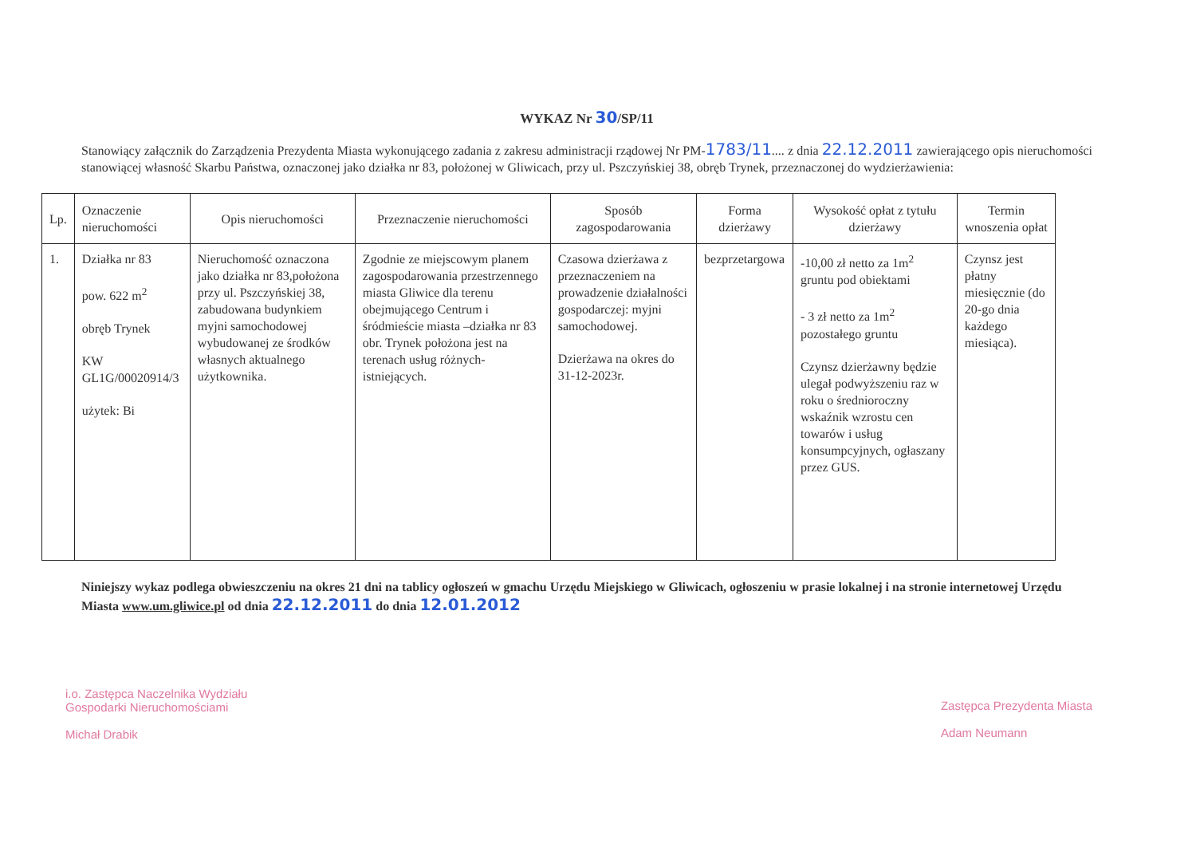WYKAZ Nr 30/SP/11
Stanowiący załącznik do Zarządzenia Prezydenta Miasta wykonującego zadania z zakresu administracji rządowej Nr PM-1783/11.... z dnia 22.12.2011 zawierającego opis nieruchomości stanowiącej własność Skarbu Państwa, oznaczonej jako działka nr 83, położonej w Gliwicach, przy ul. Pszczyńskiej 38, obręb Trynek, przeznaczonej do wydzierżawienia:
| Lp. | Oznaczenie nieruchomości | Opis nieruchomości | Przeznaczenie nieruchomości | Sposób zagospodarowania | Forma dzierżawy | Wysokość opłat z tytułu dzierżawy | Termin wnoszenia opłat |
| --- | --- | --- | --- | --- | --- | --- | --- |
| 1. | Działka nr 83 pow. 622 m<sup>2</sup> obręb Trynek KW GL1G/00020914/3 użytek: Bi | Nieruchomość oznaczona jako działka nr 83,położona przy ul. Pszczyńskiej 38, zabudowana budynkiem myjni samochodowej wybudowanej ze środków własnych aktualnego użytkownika. | Zgodnie ze miejscowym planem zagospodarowania przestrzennego miasta Gliwice dla terenu obejmującego Centrum i śródmieście miasta –działka nr 83 obr. Trynek położona jest na terenach usług różnych- istniejących. | Czasowa dzierżawa z przeznaczeniem na prowadzenie działalności gospodarczej: myjni samochodowej. Dzierżawa na okres do 31-12-2023r. | bezprzetargowa | -10,00 zł netto za 1m<sup>2</sup> gruntu pod obiektami - 3 zł netto za 1m<sup>2</sup> pozostałego gruntu Czynsz dzierżawny będzie ulegał podwyższeniu raz w roku o średnioroczny wskaźnik wzrostu cen towarów i usług konsumpcyjnych, ogłaszany przez GUS. | Czynsz jest płatny miesięcznie (do 20-go dnia każdego miesiąca). |
Niniejszy wykaz podlega obwieszczeniu na okres 21 dni na tablicy ogłoszeń w gmachu Urzędu Miejskiego w Gliwicach, ogłoszeniu w prasie lokalnej i na stronie internetowej Urzędu Miasta www.um.gliwice.pl od dnia 22.12.2011 do dnia 12.01.2012
i.o. Zastępca Naczelnika Wydziału
Gospodarki Nieruchomościami
Michał Drabik
Zastępca Prezydenta Miasta
Adam Neumann